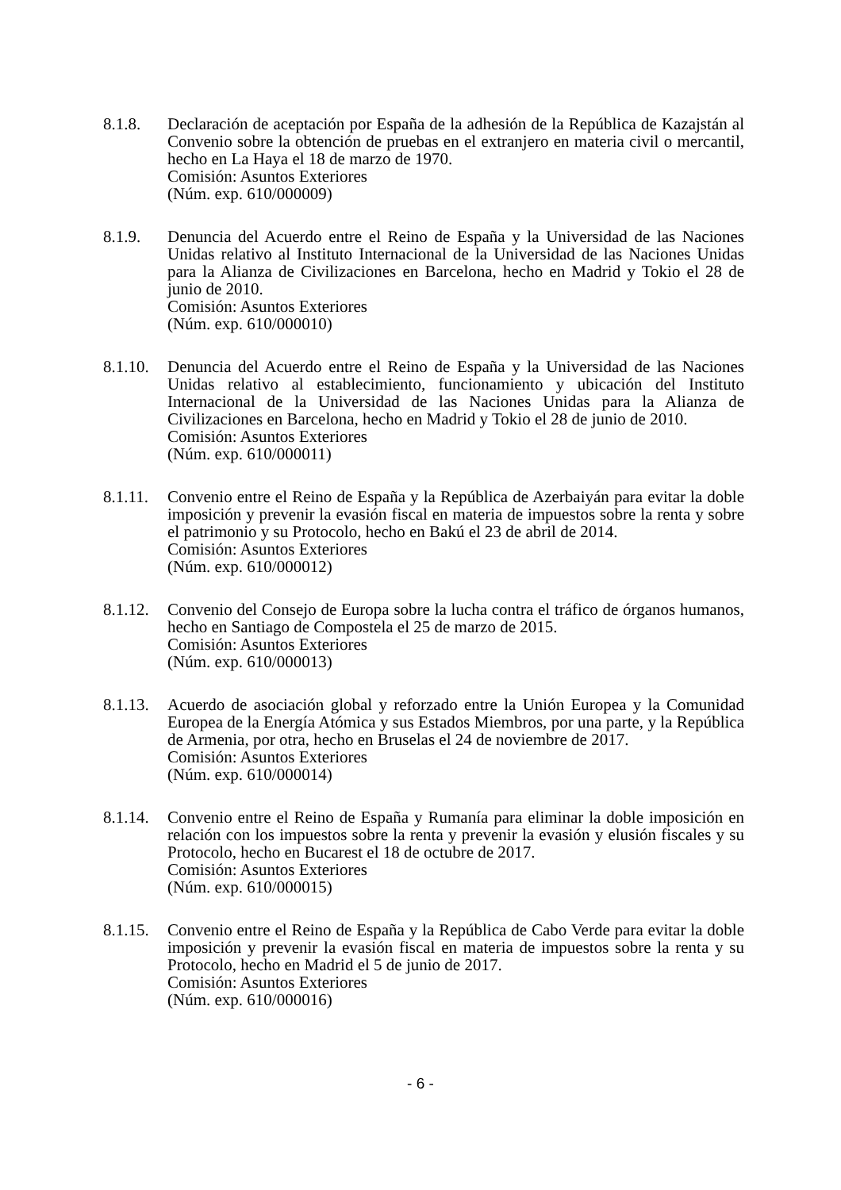8.1.8. Declaración de aceptación por España de la adhesión de la República de Kazajstán al Convenio sobre la obtención de pruebas en el extranjero en materia civil o mercantil, hecho en La Haya el 18 de marzo de 1970.
Comisión: Asuntos Exteriores
(Núm. exp. 610/000009)
8.1.9. Denuncia del Acuerdo entre el Reino de España y la Universidad de las Naciones Unidas relativo al Instituto Internacional de la Universidad de las Naciones Unidas para la Alianza de Civilizaciones en Barcelona, hecho en Madrid y Tokio el 28 de junio de 2010.
Comisión: Asuntos Exteriores
(Núm. exp. 610/000010)
8.1.10.
Denuncia del Acuerdo entre el Reino de España y la Universidad de las Naciones Unidas relativo al establecimiento, funcionamiento y ubicación del Instituto Internacional de la Universidad de las Naciones Unidas para la Alianza de Civilizaciones en Barcelona, hecho en Madrid y Tokio el 28 de junio de 2010.
Comisión: Asuntos Exteriores
(Núm. exp. 610/000011)
8.1.11.
Convenio entre el Reino de España y la República de Azerbaiyán para evitar la doble imposición y prevenir la evasión fiscal en materia de impuestos sobre la renta y sobre el patrimonio y su Protocolo, hecho en Bakú el 23 de abril de 2014.
Comisión: Asuntos Exteriores
(Núm. exp. 610/000012)
8.1.12.
Convenio del Consejo de Europa sobre la lucha contra el tráfico de órganos humanos, hecho en Santiago de Compostela el 25 de marzo de 2015.
Comisión: Asuntos Exteriores
(Núm. exp. 610/000013)
8.1.13.
Acuerdo de asociación global y reforzado entre la Unión Europea y la Comunidad Europea de la Energía Atómica y sus Estados Miembros, por una parte, y la República de Armenia, por otra, hecho en Bruselas el 24 de noviembre de 2017.
Comisión: Asuntos Exteriores
(Núm. exp. 610/000014)
8.1.14.
Convenio entre el Reino de España y Rumanía para eliminar la doble imposición en relación con los impuestos sobre la renta y prevenir la evasión y elusión fiscales y su Protocolo, hecho en Bucarest el 18 de octubre de 2017.
Comisión: Asuntos Exteriores
(Núm. exp. 610/000015)
8.1.15.
Convenio entre el Reino de España y la República de Cabo Verde para evitar la doble imposición y prevenir la evasión fiscal en materia de impuestos sobre la renta y su Protocolo, hecho en Madrid el 5 de junio de 2017.
Comisión: Asuntos Exteriores
(Núm. exp. 610/000016)
- 6 -